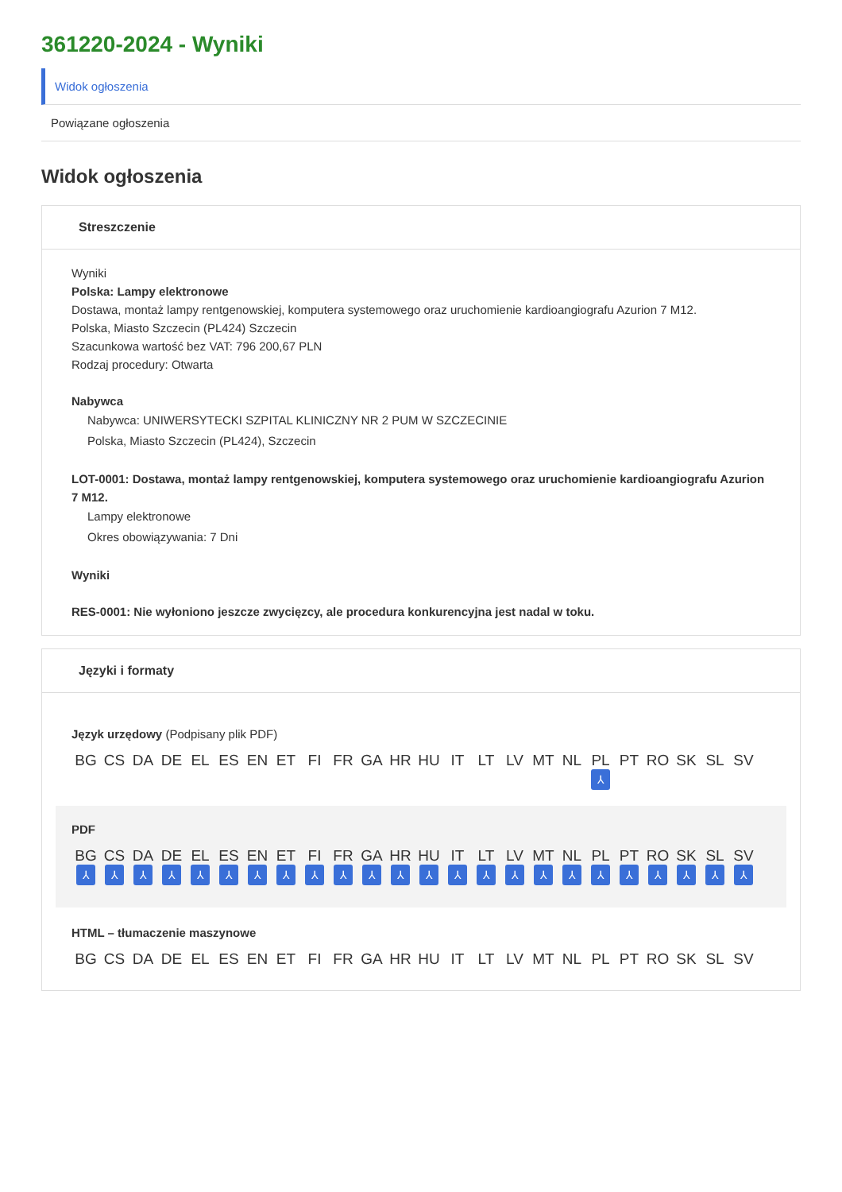361220-2024 - Wyniki
Widok ogłoszenia
Powiązane ogłoszenia
Widok ogłoszenia
Streszczenie
Wyniki
Polska: Lampy elektronowe
Dostawa, montaż lampy rentgenowskiej, komputera systemowego oraz uruchomienie kardioangiografu Azurion 7 M12.
Polska, Miasto Szczecin (PL424) Szczecin
Szacunkowa wartość bez VAT: 796 200,67 PLN
Rodzaj procedury: Otwarta
Nabywca
Nabywca: UNIWERSYTECKI SZPITAL KLINICZNY NR 2 PUM W SZCZECINIE
Polska, Miasto Szczecin (PL424), Szczecin
LOT-0001: Dostawa, montaż lampy rentgenowskiej, komputera systemowego oraz uruchomienie kardioangiografu Azurion 7 M12.
Lampy elektronowe
Okres obowiązywania: 7 Dni
Wyniki
RES-0001: Nie wyłoniono jeszcze zwycięzcy, ale procedura konkurencyjna jest nadal w toku.
Języki i formaty
Język urzędowy (Podpisany plik PDF)
BG CS DA DE EL ES EN ET FI FR GA HR HU IT LT LV MT NL PL
⅄
PT RO SK SL SV
PDF
BG
⅄
CS
⅄
DA
⅄
DE
⅄
EL
⅄
ES
⅄
EN
⅄
ET
⅄
FI
⅄
FR
⅄
GA
⅄
HR
⅄
HU
⅄
IT
⅄
LT
⅄
LV
⅄
MT
⅄
NL
⅄
PL
⅄
PT
⅄
RO
⅄
SK
⅄
SL
⅄
SV
⅄
HTML – tłumaczenie maszynowe
BG CS DA DE EL ES EN ET FI FR GA HR HU IT LT LV MT NL PL PT RO SK SL SV